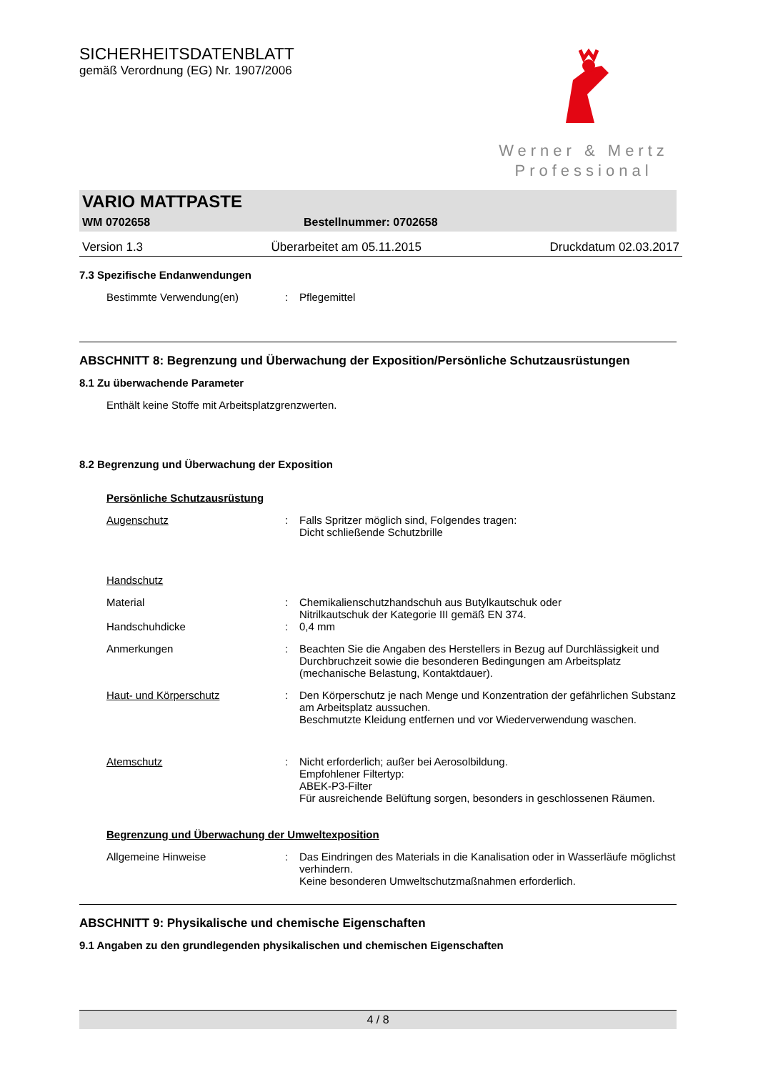SICHERHEITSDATENBLATT
gemäß Verordnung (EG) Nr. 1907/2006
Werner & Mertz
Professional
VARIO MATTPASTE
WM 0702658 Bestellnummer: 0702658
Version 1.3 Überarbeitet am 05.11.2015 Druckdatum 02.03.2017
7.3 Spezifische Endanwendungen
Bestimmte Verwendung(en): Pflegemittel
ABSCHNITT 8: Begrenzung und Überwachung der Exposition/Persönliche Schutzausrüstungen
8.1 Zu überwachende Parameter
Enthält keine Stoffe mit Arbeitsplatzgrenzwerten.
8.2 Begrenzung und Überwachung der Exposition
Persönliche Schutzausrüstung
Augenschutz: Falls Spritzer möglich sind, Folgendes tragen:
Dicht schließende Schutzbrille
Handschutz
Material: Chemikalienschutzhandschuh aus Butylkautschuk oder
Nitrilkautschuk der Kategorie III gemäß EN 374.
Handschuhdicke: 0,4 mm
Anmerkungen: Beachten Sie die Angaben des Herstellers in Bezug auf Durchlässigkeit und Durchbruchzeit sowie die besonderen Bedingungen am Arbeitsplatz (mechanische Belastung, Kontaktdauer).
Haut- und Körperschutz: Den Körperschutz je nach Menge und Konzentration der gefährlichen Substanz am Arbeitsplatz aussuchen.
Beschmutzte Kleidung entfernen und vor Wiederverwendung waschen.
Atemschutz: Nicht erforderlich; außer bei Aerosolbildung.
Empfohlener Filtertyp:
ABEK-P3-Filter
Für ausreichende Belüftung sorgen, besonders in geschlossenen Räumen.
Begrenzung und Überwachung der Umweltexposition
Allgemeine Hinweise: Das Eindringen des Materials in die Kanalisation oder in Wasserläufe möglichst verhindern.
Keine besonderen Umweltschutzmaßnahmen erforderlich.
ABSCHNITT 9: Physikalische und chemische Eigenschaften
9.1 Angaben zu den grundlegenden physikalischen und chemischen Eigenschaften
4 / 8